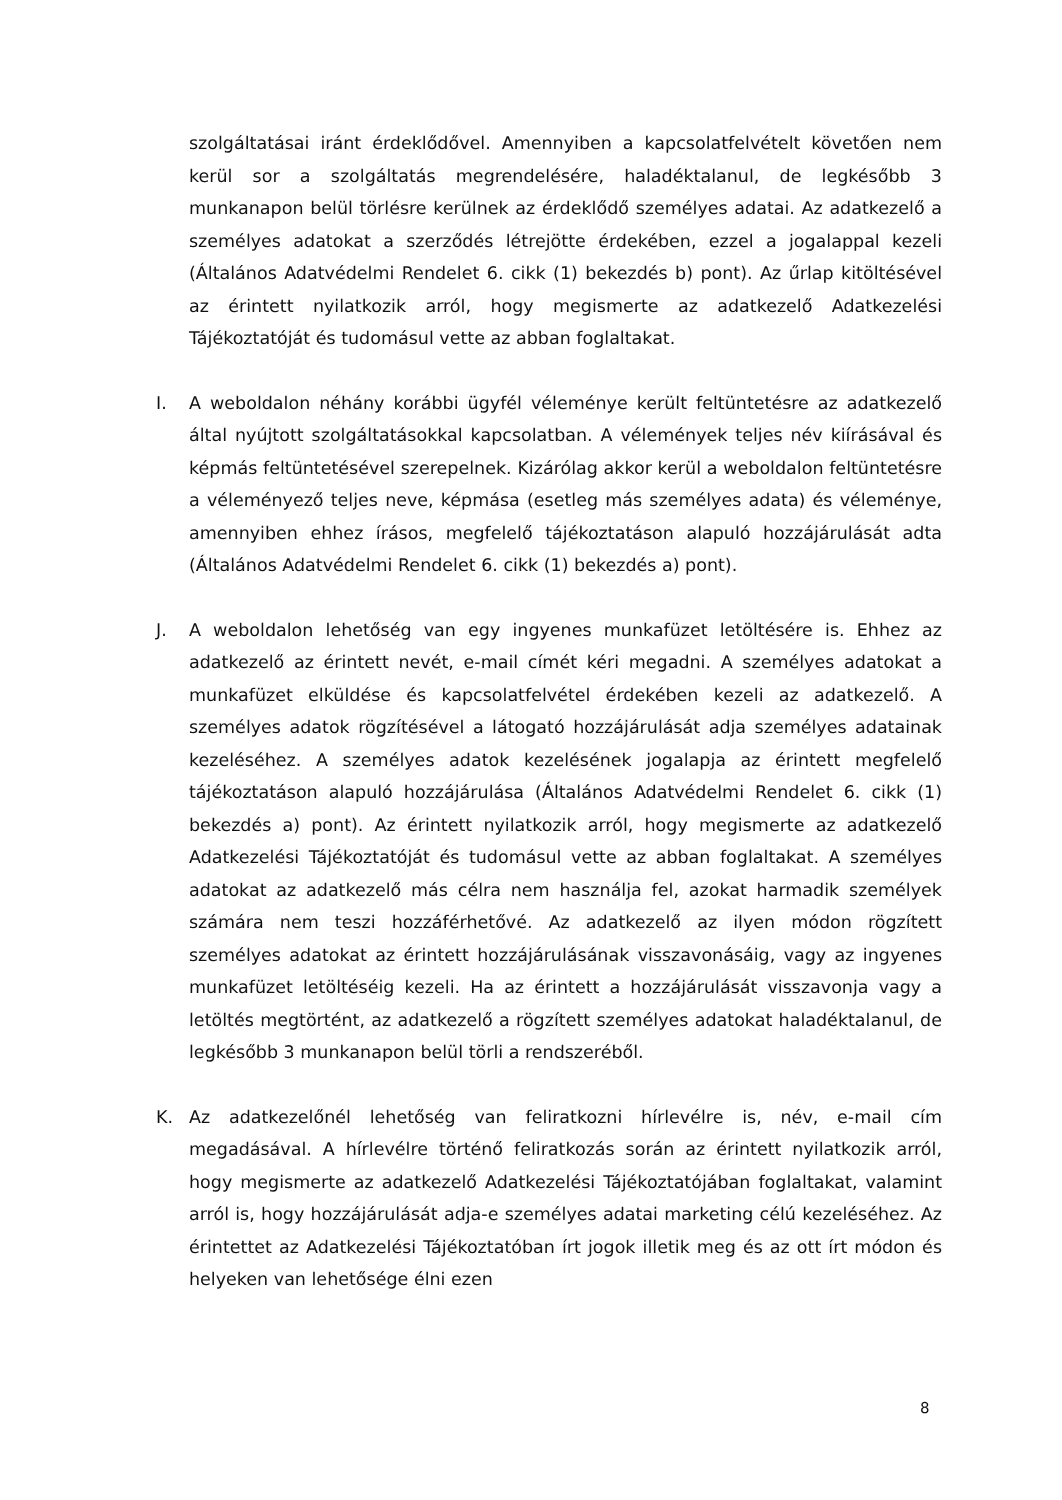szolgáltatásai iránt érdeklődővel. Amennyiben a kapcsolatfelvételt követően nem kerül sor a szolgáltatás megrendelésére, haladéktalanul, de legkésőbb 3 munkanapon belül törlésre kerülnek az érdeklődő személyes adatai. Az adatkezelő a személyes adatokat a szerződés létrejötte érdekében, ezzel a jogalappal kezeli (Általános Adatvédelmi Rendelet 6. cikk (1) bekezdés b) pont). Az űrlap kitöltésével az érintett nyilatkozik arról, hogy megismerte az adatkezelő Adatkezelési Tájékoztatóját és tudomásul vette az abban foglaltakat.
I. A weboldalon néhány korábbi ügyfél véleménye került feltüntetésre az adatkezelő által nyújtott szolgáltatásokkal kapcsolatban. A vélemények teljes név kiírásával és képmás feltüntetésével szerepelnek. Kizárólag akkor kerül a weboldalon feltüntetésre a véleményező teljes neve, képmása (esetleg más személyes adata) és véleménye, amennyiben ehhez írásos, megfelelő tájékoztatáson alapuló hozzájárulását adta (Általános Adatvédelmi Rendelet 6. cikk (1) bekezdés a) pont).
J. A weboldalon lehetőség van egy ingyenes munkafüzet letöltésére is. Ehhez az adatkezelő az érintett nevét, e-mail címét kéri megadni. A személyes adatokat a munkafüzet elküldése és kapcsolatfelvétel érdekében kezeli az adatkezelő. A személyes adatok rögzítésével a látogató hozzájárulását adja személyes adatainak kezeléséhez. A személyes adatok kezelésének jogalapja az érintett megfelelő tájékoztatáson alapuló hozzájárulása (Általános Adatvédelmi Rendelet 6. cikk (1) bekezdés a) pont). Az érintett nyilatkozik arról, hogy megismerte az adatkezelő Adatkezelési Tájékoztatóját és tudomásul vette az abban foglaltakat. A személyes adatokat az adatkezelő más célra nem használja fel, azokat harmadik személyek számára nem teszi hozzáférhetővé. Az adatkezelő az ilyen módon rögzített személyes adatokat az érintett hozzájárulásának visszavonásáig, vagy az ingyenes munkafüzet letöltéséig kezeli. Ha az érintett a hozzájárulását visszavonja vagy a letöltés megtörtént, az adatkezelő a rögzített személyes adatokat haladéktalanul, de legkésőbb 3 munkanapon belül törli a rendszeréből.
K. Az adatkezelőnél lehetőség van feliratkozni hírlevélre is, név, e-mail cím megadásával. A hírlevélre történő feliratkozás során az érintett nyilatkozik arról, hogy megismerte az adatkezelő Adatkezelési Tájékoztatójában foglaltakat, valamint arról is, hogy hozzájárulását adja-e személyes adatai marketing célú kezeléséhez. Az érintettet az Adatkezelési Tájékoztatóban írt jogok illetik meg és az ott írt módon és helyeken van lehetősége élni ezen
8